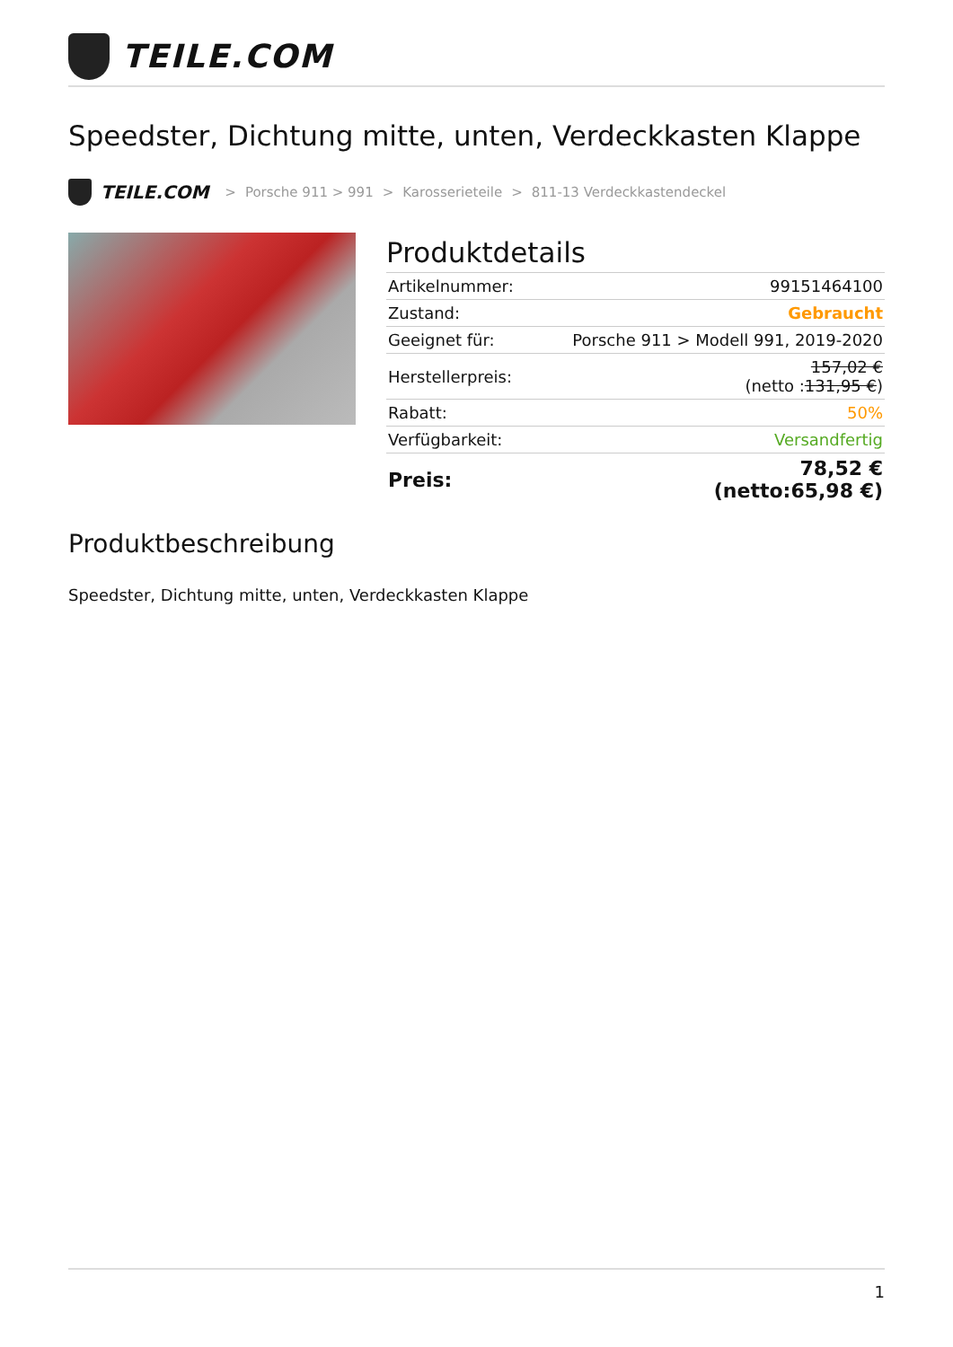TEILE.COM
Speedster, Dichtung mitte, unten, Verdeckkasten Klappe
TEILE.COM > Porsche 911 > 991 > Karosserieteile > 811-13 Verdeckkastendeckel
Produktdetails
| Artikelnummer: | 99151464100 |
| Zustand: | Gebraucht |
| Geeignet für: | Porsche 911 > Modell 991, 2019-2020 |
| Herstellerpreis: | 157,02 € (netto : 131,95 € ) |
| Rabatt: | 50% |
| Verfügbarkeit: | Versandfertig |
| Preis: | 78,52 € (netto:65,98 €) |
Produktbeschreibung
Speedster, Dichtung mitte, unten, Verdeckkasten Klappe
1